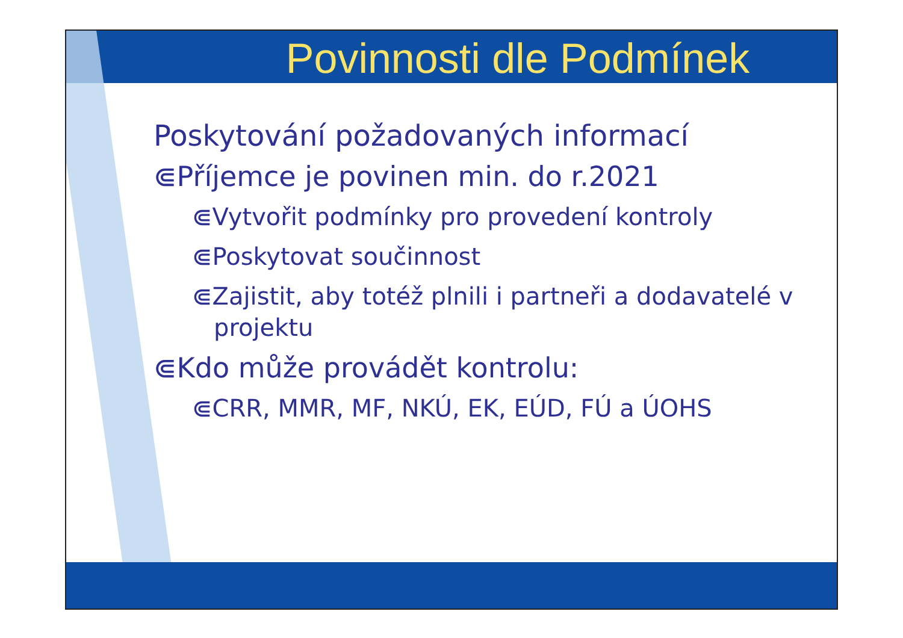Povinnosti dle Podmínek
Poskytování požadovaných informací
⋐Příjemce je povinen min. do r.2021
⋐Vytvořit podmínky pro provedení kontroly
⋐Poskytovat součinnost
⋐Zajistit, aby totéž plnili i partneři a dodavatelé v projektu
⋐Kdo může provádět kontrolu:
⋐CRR, MMR, MF, NKÚ, EK, EÚD, FÚ a ÚOHS